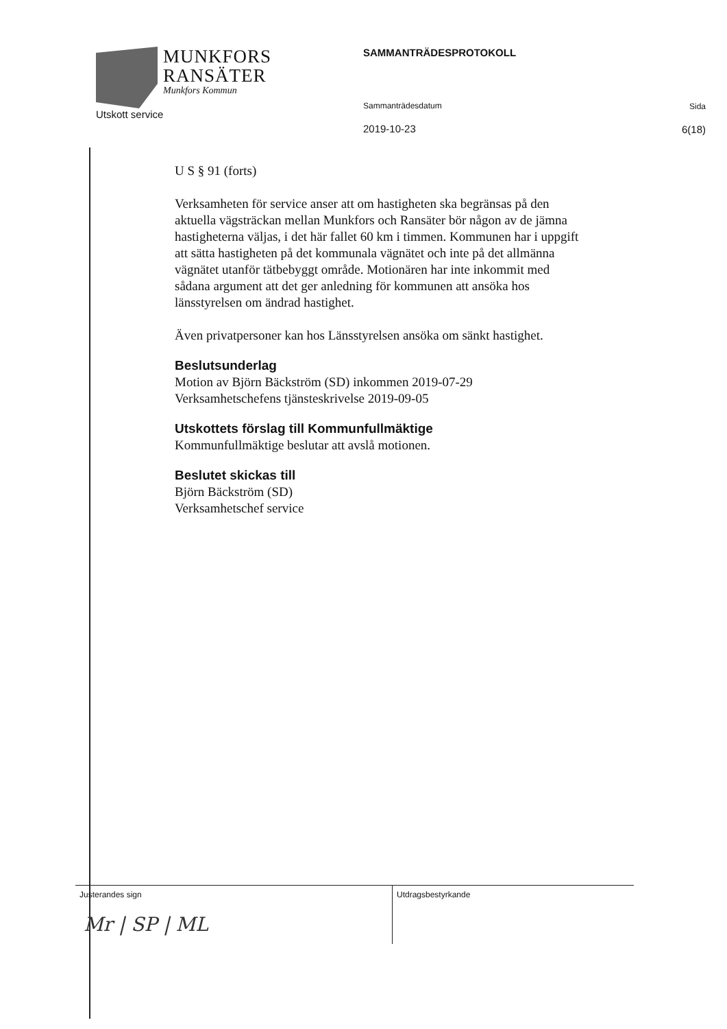MUNKFORS
RANSÄTER
Munkfors Kommun
Utskott service
SAMMANTRÄDESPROTOKOLL
Sammanträdesdatum
2019-10-23
Sida
6(18)
U S § 91 (forts)
Verksamheten för service anser att om hastigheten ska begränsas på den aktuella vägsträckan mellan Munkfors och Ransäter bör någon av de jämna hastigheterna väljas, i det här fallet 60 km i timmen. Kommunen har i uppgift att sätta hastigheten på det kommunala vägnätet och inte på det allmänna vägnätet utanför tätbebyggt område. Motionären har inte inkommit med sådana argument att det ger anledning för kommunen att ansöka hos länsstyrelsen om ändrad hastighet.
Även privatpersoner kan hos Länsstyrelsen ansöka om sänkt hastighet.
Beslutsunderlag
Motion av Björn Bäckström (SD) inkommen 2019-07-29
Verksamhetschefens tjänsteskrivelse 2019-09-05
Utskottets förslag till Kommunfullmäktige
Kommunfullmäktige beslutar att avslå motionen.
Beslutet skickas till
Björn Bäckström (SD)
Verksamhetschef service
Justerandes sign
Mr | SP | ML
Utdragsbestyrkande